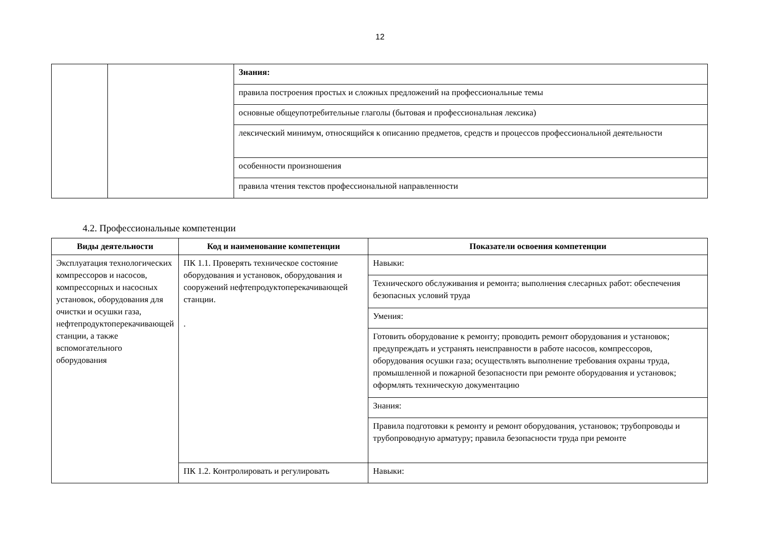12
| | | Знания: |
| | | правила построения простых и сложных предложений на профессиональные темы |
| | | основные общеупотребительные глаголы (бытовая и профессиональная лексика) |
| | | лексический минимум, относящийся к описанию предметов, средств и процессов профессиональной деятельности |
| | | особенности произношения |
| | | правила чтения текстов профессиональной направленности |
4.2. Профессиональные компетенции
| Виды деятельности | Код и наименование компетенции | Показатели освоения компетенции |
| --- | --- | --- |
| Эксплуатация технологических компрессоров и насосов, компрессорных и насосных установок, оборудования для очистки и осушки газа, нефтепродуктоперекачивающей станции, а также вспомогательного оборудования | ПК 1.1. Проверять техническое состояние оборудования и установок, оборудования и сооружений нефтепродуктоперекачивающей станции. . | Навыки: |
| | | Технического обслуживания и ремонта; выполнения слесарных работ: обеспечения безопасных условий труда |
| | | Умения: |
| | | Готовить оборудование к ремонту; проводить ремонт оборудования и установок; предупреждать и устранять неисправности в работе насосов, компрессоров, оборудования осушки газа; осуществлять выполнение требования охраны труда, промышленной и пожарной безопасности при ремонте оборудования и установок; оформлять техническую документацию |
| | | Знания: |
| | | Правила подготовки к ремонту и ремонт оборудования, установок; трубопроводы и трубопроводную арматуру; правила безопасности труда при ремонте |
| | ПК 1.2. Контролировать и регулировать | Навыки: |